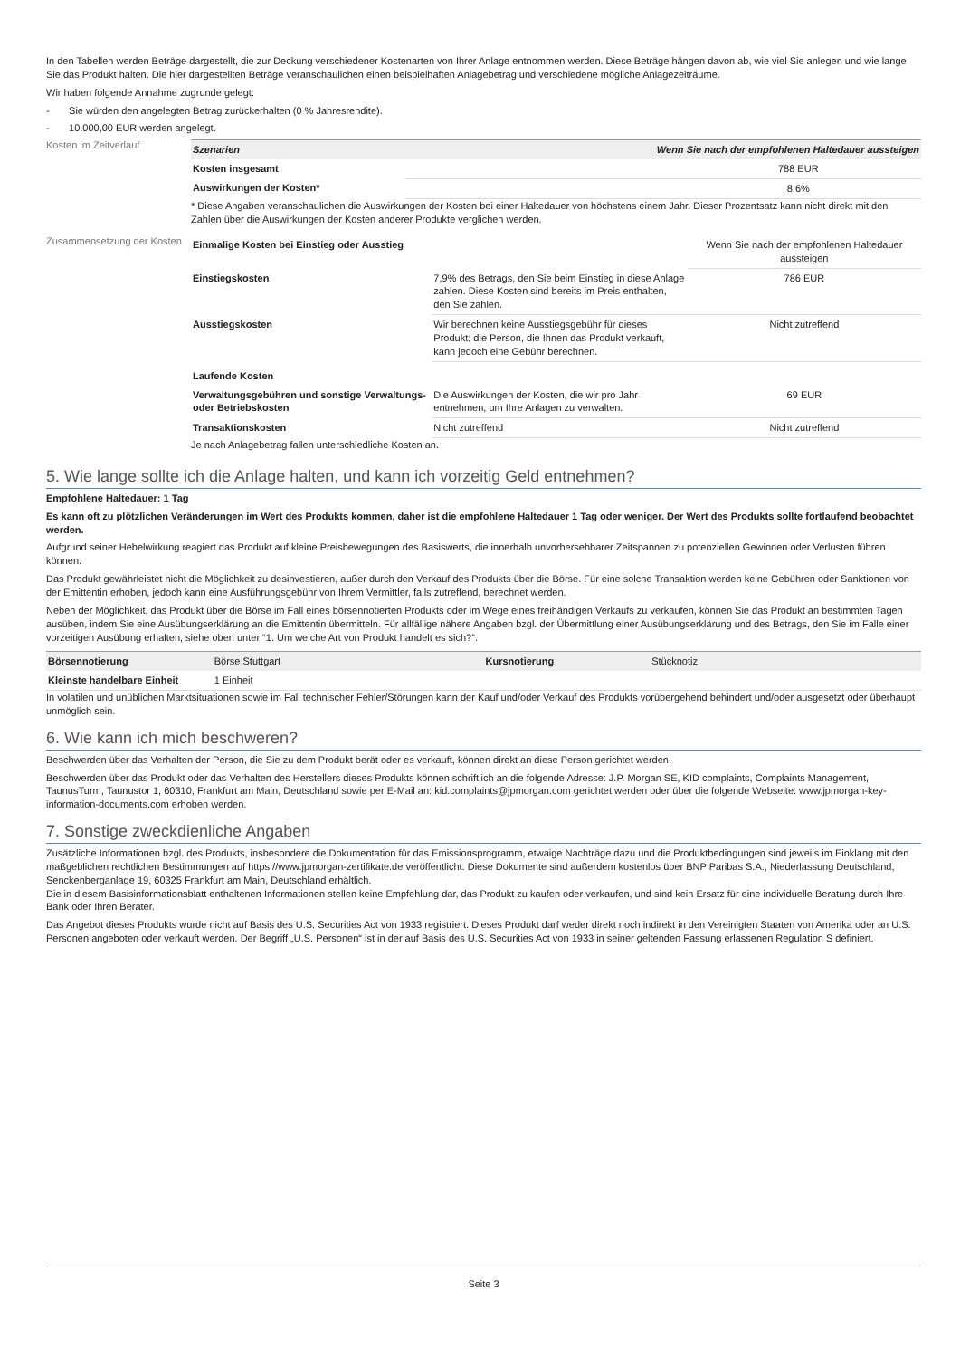In den Tabellen werden Beträge dargestellt, die zur Deckung verschiedener Kostenarten von Ihrer Anlage entnommen werden. Diese Beträge hängen davon ab, wie viel Sie anlegen und wie lange Sie das Produkt halten. Die hier dargestellten Beträge veranschaulichen einen beispielhaften Anlagebetrag und verschiedene mögliche Anlagezeiträume.
Wir haben folgende Annahme zugrunde gelegt:
- Sie würden den angelegten Betrag zurückerhalten (0 % Jahresrendite).
- 10.000,00 EUR werden angelegt.
Kosten im Zeitverlauf
| Szenarien | Wenn Sie nach der empfohlenen Haltedauer aussteigen |
| --- | --- |
| Kosten insgesamt | 788 EUR |
| Auswirkungen der Kosten* | 8,6% |
* Diese Angaben veranschaulichen die Auswirkungen der Kosten bei einer Haltedauer von höchstens einem Jahr. Dieser Prozentsatz kann nicht direkt mit den Zahlen über die Auswirkungen der Kosten anderer Produkte verglichen werden.
Zusammensetzung der Kosten
| Einmalige Kosten bei Einstieg oder Ausstieg | | Wenn Sie nach der empfohlenen Haltedauer aussteigen |
| Einstiegskosten | 7,9% des Betrags, den Sie beim Einstieg in diese Anlage zahlen. Diese Kosten sind bereits im Preis enthalten, den Sie zahlen. | 786 EUR |
| Ausstiegskosten | Wir berechnen keine Ausstiegsgebühr für dieses Produkt; die Person, die Ihnen das Produkt verkauft, kann jedoch eine Gebühr berechnen. | Nicht zutreffend |
| Laufende Kosten | | |
| Verwaltungsgebühren und sonstige Verwaltungs- oder Betriebskosten | Die Auswirkungen der Kosten, die wir pro Jahr entnehmen, um Ihre Anlagen zu verwalten. | 69 EUR |
| Transaktionskosten | Nicht zutreffend | Nicht zutreffend |
Je nach Anlagebetrag fallen unterschiedliche Kosten an.
5. Wie lange sollte ich die Anlage halten, und kann ich vorzeitig Geld entnehmen?
Empfohlene Haltedauer: 1 Tag
Es kann oft zu plötzlichen Veränderungen im Wert des Produkts kommen, daher ist die empfohlene Haltedauer 1 Tag oder weniger. Der Wert des Produkts sollte fortlaufend beobachtet werden.
Aufgrund seiner Hebelwirkung reagiert das Produkt auf kleine Preisbewegungen des Basiswerts, die innerhalb unvorhersehbarer Zeitspannen zu potenziellen Gewinnen oder Verlusten führen können.
Das Produkt gewährleistet nicht die Möglichkeit zu desinvestieren, außer durch den Verkauf des Produkts über die Börse. Für eine solche Transaktion werden keine Gebühren oder Sanktionen von der Emittentin erhoben, jedoch kann eine Ausführungsgebühr von Ihrem Vermittler, falls zutreffend, berechnet werden.
Neben der Möglichkeit, das Produkt über die Börse im Fall eines börsennotierten Produkts oder im Wege eines freihändigen Verkaufs zu verkaufen, können Sie das Produkt an bestimmten Tagen ausüben, indem Sie eine Ausübungserklärung an die Emittentin übermitteln. Für allfällige nähere Angaben bzgl. der Übermittlung einer Ausübungserklärung und des Betrags, den Sie im Falle einer vorzeitigen Ausübung erhalten, siehe oben unter “1. Um welche Art von Produkt handelt es sich?”.
| Börsennotierung | Börse Stuttgart | Kursnotierung | Stücknotiz |
| Kleinste handelbare Einheit | 1 Einheit | | |
In volatilen und unüblichen Marktsituationen sowie im Fall technischer Fehler/Störungen kann der Kauf und/oder Verkauf des Produkts vorübergehend behindert und/oder ausgesetzt oder überhaupt unmöglich sein.
6. Wie kann ich mich beschweren?
Beschwerden über das Verhalten der Person, die Sie zu dem Produkt berät oder es verkauft, können direkt an diese Person gerichtet werden.
Beschwerden über das Produkt oder das Verhalten des Herstellers dieses Produkts können schriftlich an die folgende Adresse: J.P. Morgan SE, KID complaints, Complaints Management, TaunusTurm, Taunustor 1, 60310, Frankfurt am Main, Deutschland sowie per E-Mail an: kid.complaints@jpmorgan.com gerichtet werden oder über die folgende Webseite: www.jpmorgan-key-information-documents.com erhoben werden.
7. Sonstige zweckdienliche Angaben
Zusätzliche Informationen bzgl. des Produkts, insbesondere die Dokumentation für das Emissionsprogramm, etwaige Nachträge dazu und die Produktbedingungen sind jeweils im Einklang mit den maßgeblichen rechtlichen Bestimmungen auf https://www.jpmorgan-zertifikate.de veröffentlicht. Diese Dokumente sind außerdem kostenlos über BNP Paribas S.A., Niederlassung Deutschland, Senckenberganlage 19, 60325 Frankfurt am Main, Deutschland erhältlich.
Die in diesem Basisinformationsblatt enthaltenen Informationen stellen keine Empfehlung dar, das Produkt zu kaufen oder verkaufen, und sind kein Ersatz für eine individuelle Beratung durch Ihre Bank oder Ihren Berater.
Das Angebot dieses Produkts wurde nicht auf Basis des U.S. Securities Act von 1933 registriert. Dieses Produkt darf weder direkt noch indirekt in den Vereinigten Staaten von Amerika oder an U.S. Personen angeboten oder verkauft werden. Der Begriff „U.S. Personen“ ist in der auf Basis des U.S. Securities Act von 1933 in seiner geltenden Fassung erlassenen Regulation S definiert.
Seite 3